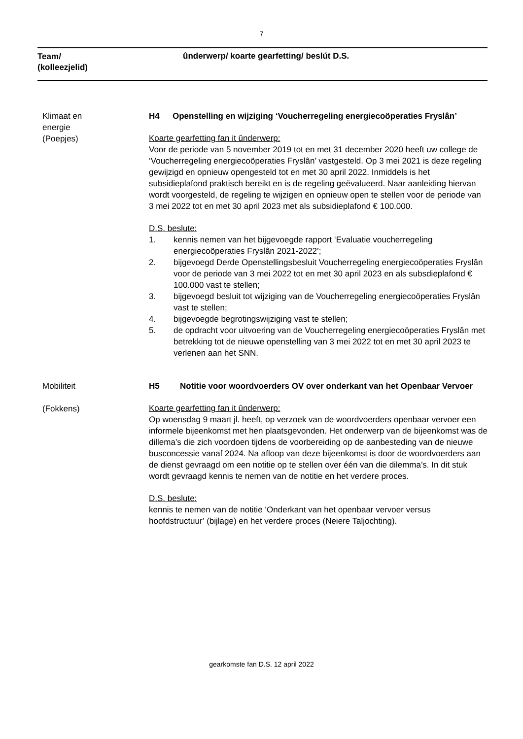7
Team/
(kolleezjelid)
ûnderwerp/ koarte gearfetting/ beslút D.S.
Klimaat en
energie
(Poepjes)
H4 Openstelling en wijziging ‘Voucherregeling energiecoöperaties Fryslân’
Koarte gearfetting fan it ûnderwerp:
Voor de periode van 5 november 2019 tot en met 31 december 2020 heeft uw college de ‘Voucherregeling energiecoöperaties Fryslân’ vastgesteld. Op 3 mei 2021 is deze regeling gewijzigd en opnieuw opengesteld tot en met 30 april 2022. Inmiddels is het subsidieplafond praktisch bereikt en is de regeling geëvalueerd. Naar aanleiding hiervan wordt voorgesteld, de regeling te wijzigen en opnieuw open te stellen voor de periode van 3 mei 2022 tot en met 30 april 2023 met als subsidieplafond € 100.000.
D.S. beslute:
1. kennis nemen van het bijgevoegde rapport ‘Evaluatie voucherregeling energiecoöperaties Fryslân 2021-2022’;
2. bijgevoegd Derde Openstellingsbesluit Voucherregeling energiecoöperaties Fryslân voor de periode van 3 mei 2022 tot en met 30 april 2023 en als subsdieplafond € 100.000 vast te stellen;
3. bijgevoegd besluit tot wijziging van de Voucherregeling energiecoöperaties Fryslân vast te stellen;
4. bijgevoegde begrotingswijziging vast te stellen;
5. de opdracht voor uitvoering van de Voucherregeling energiecoöperaties Fryslân met betrekking tot de nieuwe openstelling van 3 mei 2022 tot en met 30 april 2023 te verlenen aan het SNN.
Mobiliteit
(Fokkens)
H5 Notitie voor woordvoerders OV over onderkant van het Openbaar Vervoer
Koarte gearfetting fan it ûnderwerp:
Op woensdag 9 maart jl. heeft, op verzoek van de woordvoerders openbaar vervoer een informele bijeenkomst met hen plaatsgevonden. Het onderwerp van de bijeenkomst was de dillema’s die zich voordoen tijdens de voorbereiding op de aanbesteding van de nieuwe busconcessie vanaf 2024. Na afloop van deze bijeenkomst is door de woordvoerders aan de dienst gevraagd om een notitie op te stellen over één van die dilemma’s. In dit stuk wordt gevraagd kennis te nemen van de notitie en het verdere proces.
D.S. beslute:
kennis te nemen van de notitie ‘Onderkant van het openbaar vervoer versus hoofdstructuur’ (bijlage) en het verdere proces (Neiere Taljochting).
gearkomste fan D.S. 12 april 2022